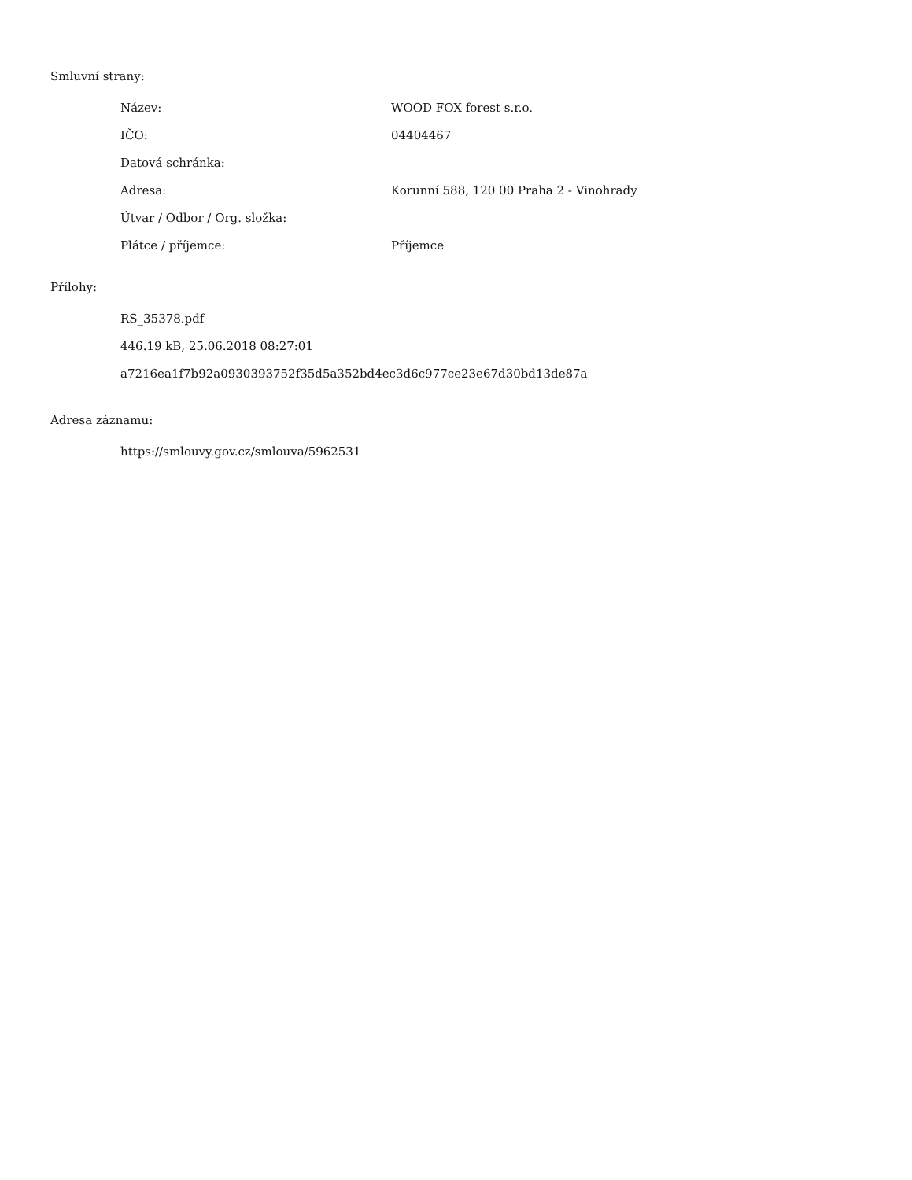Smluvní strany:
| Název: | WOOD FOX forest s.r.o. |
| IČO: | 04404467 |
| Datová schránka: | |
| Adresa: | Korunní 588, 120 00 Praha 2 - Vinohrady |
| Útvar / Odbor / Org. složka: | |
| Plátce / příjemce: | Příjemce |
Přílohy:
RS_35378.pdf
446.19 kB, 25.06.2018 08:27:01
a7216ea1f7b92a0930393752f35d5a352bd4ec3d6c977ce23e67d30bd13de87a
Adresa záznamu:
https://smlouvy.gov.cz/smlouva/5962531